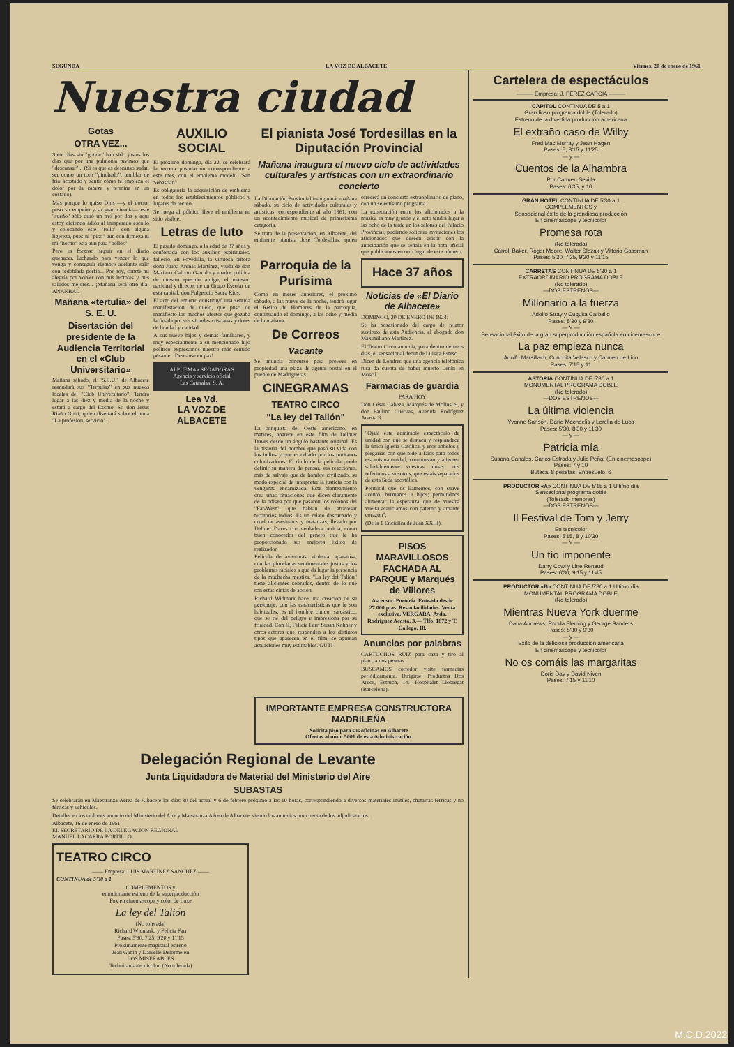SEGUNDA LA VOZ DE ALBACETE Viernes, 20 de enero de 1961
Nuestra ciudad
Gotas
OTRA VEZ...
Siete días sin "gotear" han sido justos los días que por una pulmonía tuvimos que "descansar"... (Si es que es descanso sudar, ser como un toro "pinchado", temblar de frío acostado y sentir cómo te empieza el dolor por la cabeza y termina en un costado).
Mas porque lo quiso Dios —y el doctor puso su empeño y su gran ciencia— este "sueño" sólo duró un tres por dos y aquí estoy diciendo adiós al inesperado escollo y colocando este "rollo" con alguna ligereza, pues ni "piso" aun con firmeza ni mi "horno" está aún para "bollos".
Pero es forzoso seguir en el diario quehacer, luchando para vencer lo que venga y conseguir siempre adelante salir con redoblada porfía... Por hoy, conste mi alegría por volver con mis lectores y mis saludos mejores... ¡Mañana será otro día! ANANBAL
Mañana «tertulia» del S. E. U.
Disertación del presidente de la Audiencia Territorial en el «Club Universitario»
Mañana sábado, el "S.E.U." de Albacete reanudará sus "Tertulias" en sus nuevos locales del "Club Universitario". Tendrá lugar a las diez y media de la noche y estará a cargo del Excmo. Sr. don Jesús Riaño Goiri, quien disertará sobre el tema "La profesión, servicio".
AUXILIO SOCIAL
El próximo domingo, día 22, se celebrará la tercera postulación correspondiente a este mes, con el emblema modelo "San Sebastián".
Es obligatoria la adquisición de emblema en todos los establecimientos públicos y lugares de recreo.
Se ruega al público lleve el emblema en sitio visible.
Letras de luto
El pasado domingo, a la edad de 87 años y confortada con los auxilios espirituales, falleció, en Povedilla, la virtuosa señora doña Juana Arenas Martínez, viuda de don Mariano Calixto Garrido y madre política de nuestro querido amigo, el maestro nacional y director de un Grupo Escolar de esta capital, don Fulgencio Saura Ríos.
El acto del entierro constituyó una sentida manifestación de duelo, que puso de manifiesto los muchos afectos que gozaba la finada por sus virtudes cristianas y dotes de bondad y caridad.
A sus nueve hijos y demás familiares, y muy especialmente a su mencionado hijo político expresamos nuestro más sentido pésame. ¡Descanse en paz!
ALPUEMA» SEGADORAS
Agencia y servicio oficial
Las Cataralas, S. A.
Lea Vd.
LA VOZ DE ALBACETE
El pianista José Tordesillas en la Diputación Provincial
Mañana inaugura el nuevo ciclo de actividades culturales y artísticas con un extraordinario concierto
La Diputación Provincial inaugurará, mañana sábado, su ciclo de actividades culturales y artísticas, correspondiente al año 1961, con un acontecimiento musical de primerísima categoría.
Se trata de la presentación, en Albacete, del eminente pianista José Tordesillas, quien ofrecerá un concierto extraordinario de piano, con un selectísimo programa.
La expectación entre los aficionados a la música es muy grande y el acto tendrá lugar a las ocho de la tarde en los salones del Palacio Provincial, pudiendo solicitar invitaciones los aficionados que deseen asistir con la anticipación que se señala en la nota oficial que publicamos en otro lugar de este número.
Parroquia de la Purísima
Como en meses anteriores, el próximo sábado, a las nueve de la noche, tendrá lugar el Retiro de Hombres de la parroquia, continuando el domingo, a las ocho y media de la mañana.
De Correos
Vacante
Se anuncia concurso para proveer en propiedad una plaza de agente postal en el pueblo de Madrigueras.
CINEGRAMAS
TEATRO CIRCO
"La ley del Talión"
La conquista del Oeste americano, en matices, aparece en este film de Delmer Daves desde un ángulo bastante original. Es la historia del hombre que pasó su vida con los indios y que es odiado por los puritanos colonizadores. El título de la película puede definir su manera de pensar, sus reacciones, más de salvaje que de hombre civilizado, su modo especial de interpretar la justicia con la venganza encarnizada. Este planteamiento crea unas situaciones que dicen claramente de la odisea por que pasaron los colonos del "Far-West", que habían de atravesar territorios indios. Es un relato descarnado y cruel de asesinatos y matanzas, llevado por Delmer Daves con verdadera pericia, como buen conocedor del género que le ha proporcionado sus mejores éxitos de realizador.
Película de aventuras, violenta, aparatosa, con las pinceladas sentimentales justas y los problemas raciales a que da lugar la presencia de la muchacha mestiza. "La ley del Talión" tiene alicientes sobrados, dentro de lo que son estas cintas de acción.
Richard Widmark hace una creación de su personaje, con las características que le son habituales: es el hombre cínico, sarcástico, que se ríe del peligro e impresiona por su frialdad. Con él, Felicia Farr, Susan Kohner y otros actores que responden a los distintos tipos que aparecen en el film, se apuntan actuaciones muy estimables. GUTI
Hace 37 años
Noticias de «El Diario de Albacete»
DOMINGO, 20 DE ENERO DE 1924:
Se ha posesionado del cargo de relator sustituto de esta Audiencia, el abogado don Maximiliano Martínez.
El Teatro Circo anuncia, para dentro de unos días, el sensacional debut de Luisita Esteso.
Dicen de Londres que una agencia telefónica rusa da cuenta de haber muerto Lenin en Moscú.
Farmacias de guardia
PARA HOY
Don César Cabeza, Marqués de Molins, 9, y don Paulino Cuervas, Avenida Rodríguez Acosta 3.
"Ojalá este admirable espectáculo de unidad con que se destaca y resplandece la única Iglesia Católica, y esos anhelos y plegarias con que pide a Dios para todos esa misma unidad, conmuevan y alienten saludablemente vuestras almas: nos referimos a vosotros, que estáis separados de esta Sede apostólica.
Permitid que os llamemos, con suave acento, hermanos e hijos; permitidnos alimentar la esperanza que de vuestra vuelta acariciamos con paterno y amante corazón".
(De la 1 Encíclica de Juan XXIII).
PISOS MARAVILLOSOS FACHADA AL PARQUE y Marqués de Villores
Ascensor. Portería. Entrada desde 27.000 ptas. Resto facilidades. Venta exclusiva, VERGARA. Avda. Rodríguez Acosta, 3.— Tlfo. 1872 y T. Gallego, 18.
Anuncios por palabras
CARTUCHOS RUIZ para caza y tiro al plato, a dos pesetas.
BUSCAMOS corredor visite farmacias periódicamente. Dirigirse: Productos Dos Arcos, Estruch, 14.—Hospitalet Llobregat (Barcelona).
IMPORTANTE EMPRESA CONSTRUCTORA MADRILEÑA
Solicita piso para sus oficinas en Albacete
Ofertas al núm. 5001 de esta Administración.
Delegación Regional de Levante
Junta Liquidadora de Material del Ministerio del Aire
SUBASTAS
Se celebrarán en Maestranza Aérea de Albacete los días 30 del actual y 6 de febrero próximo a las 10 horas, correspondiendo a diversos materiales inútiles, chatarras férricas y no férricas y vehículos.
Detalles en los tablones anuncio del Ministerio del Aire y Maestranza Aérea de Albacete, siendo los anuncios por cuenta de los adjudicatarios.
Albacete, 16 de enero de 1961
EL SECRETARIO DE LA DELEGACION REGIONAL
MANUEL LACARRA PORTILLO
TEATRO CIRCO
—— Empresa: LUIS MARTINEZ SANCHEZ ——
CONTINUA de 5'30 a 1
COMPLEMENTOS y
emocionante estreno de la superproducción
Fox en cinemascope y color de Luxe
La ley del Talión
(No tolerada)
Richard Widmark. y Felicia Farr
Pases: 5'30, 7'25, 9'20 y 11'15
Próximamente magistral estreno
Jean Gabin y Danielle Delorme en
LOS MISERABLES
Technirama-tecnicolor. (No tolerada)
Cartelera de espectáculos
——— Empresa: J. PEREZ GARCIA ———
CAPITOL CONTINUA DE 5 a 1
Grandioso programa doble (Tolerado)
Estreno de la divertida producción americana
El extraño caso de Wilby
Fred Mac Murray y Jean Hagen
Pases: 5, 8'15 y 11'25
— y —
Cuentos de la Alhambra
Por Carmen Sevilla
Pases: 6'35, y 10
GRAN HOTEL CONTINUA DE 5'30 a 1
COMPLEMENTOS y
Sensacional éxito de la grandiosa producción
En cinemascope y tecnicolor
Promesa rota
(No tolerada)
Carroll Baker, Roger Moore, Walter Slozak y Vittorio Gassman
Pases: 5'30, 7'25, 9'20 y 11'15
CARRETAS CONTINUA DE 5'30 a 1
EXTRAORDINARIO PROGRAMA DOBLE
(No tolerado)
—DOS ESTRENOS—
Millonario a la fuerza
Adolfo Stray y Cuquita Carballo
Pases: 5'30 y 9'30
— Y —
Sensacional éxito de la gran superproducción española en cinemascope
La paz empieza nunca
Adolfo Marsillach, Conchita Velasco y Carmen de Lirio
Pases: 7'15 y 11
ASTORIA CONTINUA DE 5'30 a 1
MONUMENTAL PROGRAMA DOBLE
(No tolerado)
—DOS ESTRENOS—
La última violencia
Yvonne Sansón, Darío Machaelis y Lorella de Luca
Pases: 5'30, 8'30 y 11'30
— y —
Patricia mía
Susana Canales, Carlos Estrada y Julio Peña. (En cinemascope)
Pases: 7 y 10
Butaca, 8 pesetas; Entresuelo, 6
PRODUCTOR «A» CONTINUA DE 5'15 a 1 Ultimo día
Sensacional programa doble
(Tolerado menores)
—DOS ESTRENOS—
Il Festival de Tom y Jerry
En tecnicolor
Pases: 5'15, 8 y 10'30
— Y —
Un tío imponente
Darry Cowl y Line Renaud
Pases: 6'30, 9'15 y 11'45
PRODUCTOR «B» CONTINUA DE 5'30 a 1 Ultimo día
MONUMENTAL PROGRAMA DOBLE
(No tolerado)
Mientras Nueva York duerme
Dana Andrews, Ronda Fleming y George Sanders
Pases: 5'30 y 9'30
— y —
Exito de la deliciosa producción americana
En cinemascope y tecnicolor
No os comáis las margaritas
Doris Day y David Niven
Pases: 7'15 y 11'10
M.C.D.2022